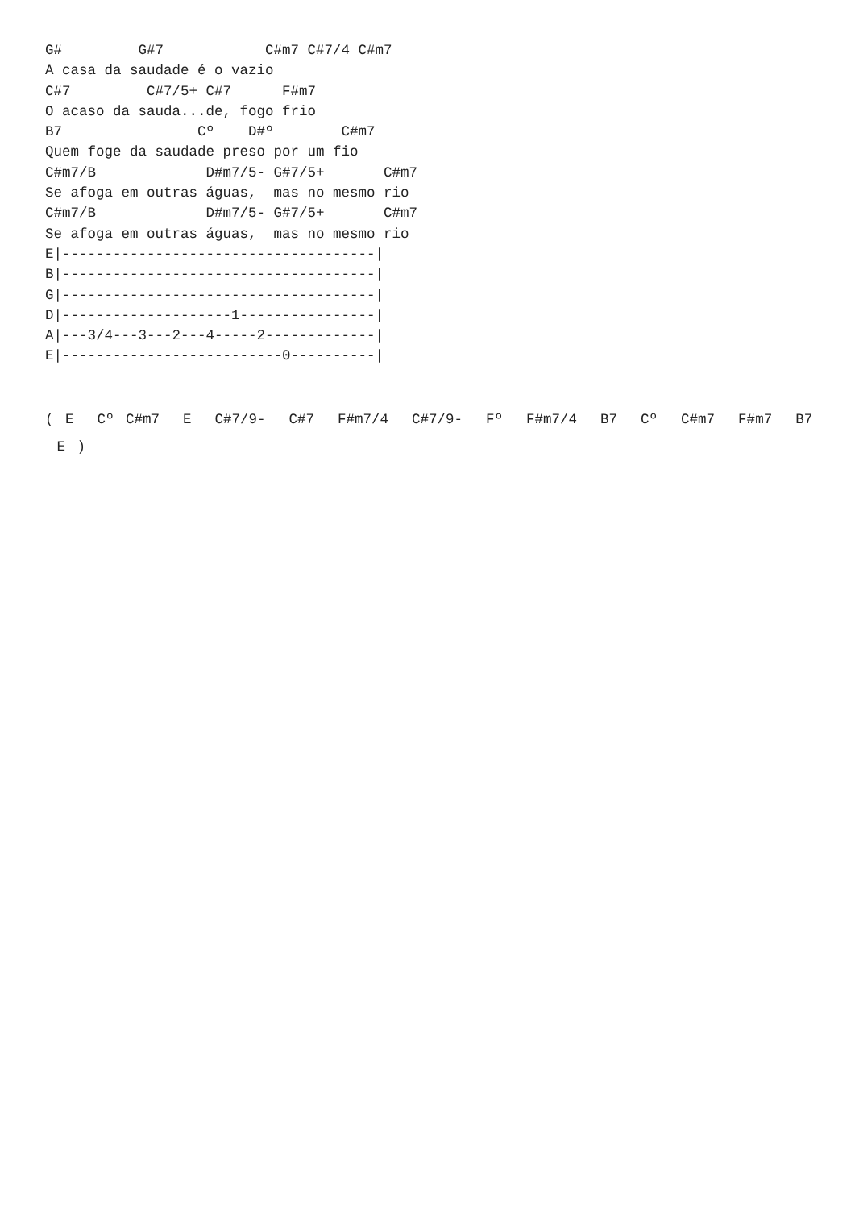G#         G#7            C#m7 C#7/4 C#m7
A casa da saudade é o vazio
C#7         C#7/5+ C#7      F#m7
O acaso da sauda...de, fogo frio
B7                Cº    D#º        C#m7
Quem foge da saudade preso por um fio
C#m7/B             D#m7/5- G#7/5+       C#m7
Se afoga em outras águas,  mas no mesmo rio
C#m7/B             D#m7/5- G#7/5+       C#m7
Se afoga em outras águas,  mas no mesmo rio
E|-------------------------------------|
B|-------------------------------------|
G|-------------------------------------|
D|--------------------1----------------|
A|---3/4---3---2---4-----2-------------|
E|--------------------------0----------|
( E Cº C#m7 E C#7/9- C#7 F#m7/4 C#7/9- Fº F#m7/4 B7 Cº C#m7 F#m7 B7 E )